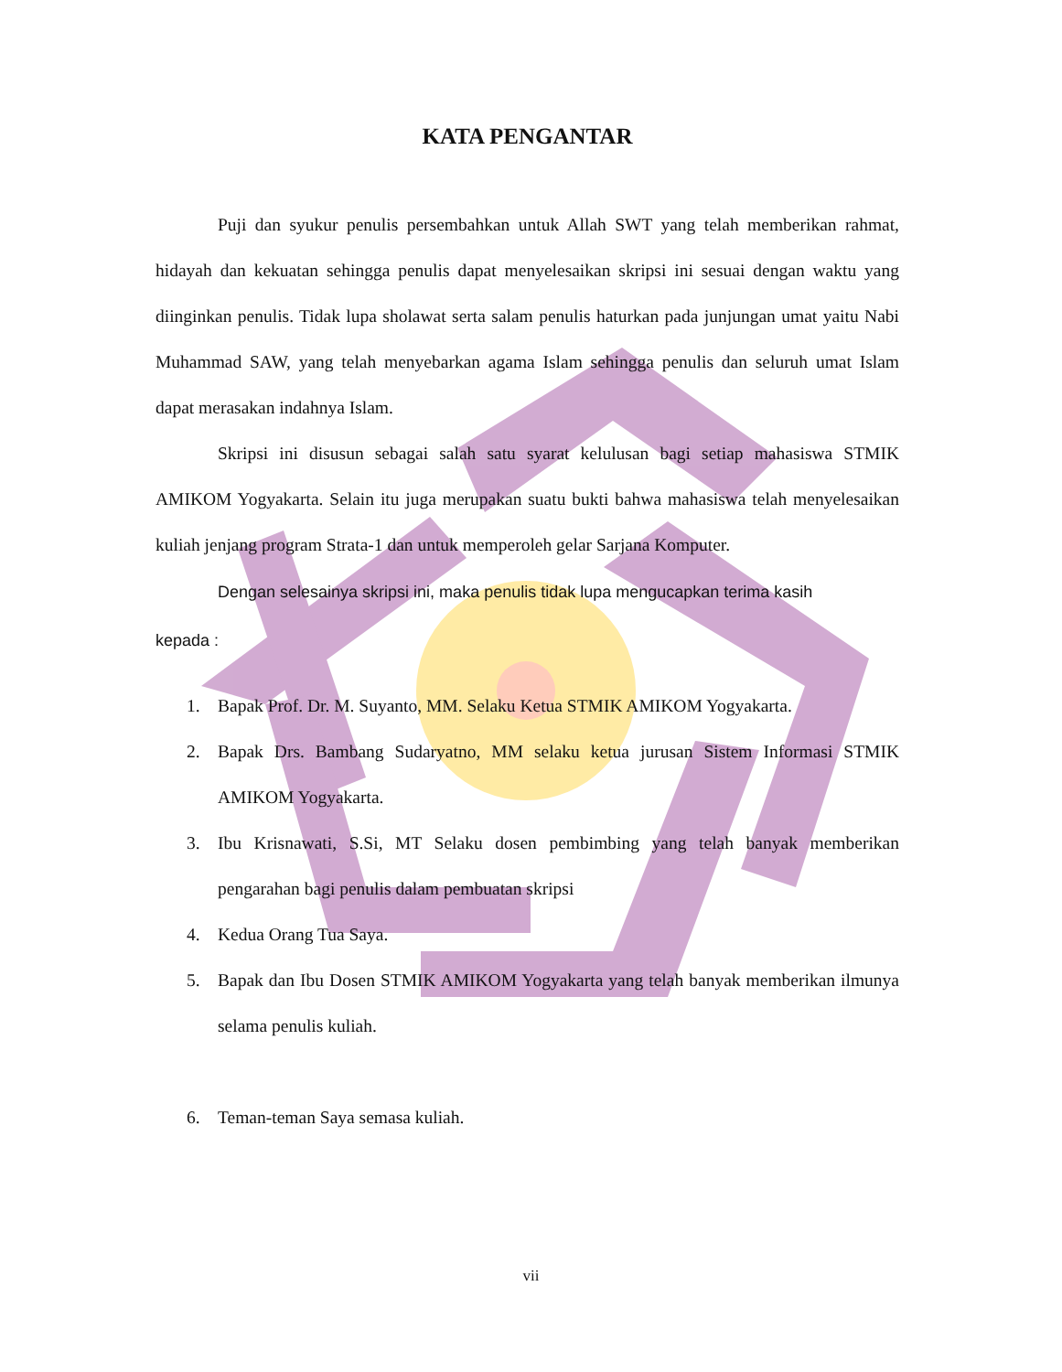KATA PENGANTAR
Puji dan syukur penulis persembahkan untuk Allah SWT yang telah memberikan rahmat, hidayah dan kekuatan sehingga penulis dapat menyelesaikan skripsi ini sesuai dengan waktu yang diinginkan penulis. Tidak lupa sholawat serta salam penulis haturkan pada junjungan umat yaitu Nabi Muhammad SAW, yang telah menyebarkan agama Islam sehingga penulis dan seluruh umat Islam dapat merasakan indahnya Islam.
Skripsi ini disusun sebagai salah satu syarat kelulusan bagi setiap mahasiswa STMIK AMIKOM Yogyakarta. Selain itu juga merupakan suatu bukti bahwa mahasiswa telah menyelesaikan kuliah jenjang program Strata-1 dan untuk memperoleh gelar Sarjana Komputer.
Dengan selesainya skripsi ini, maka penulis tidak lupa mengucapkan terima kasih
kepada :
1. Bapak Prof. Dr. M. Suyanto, MM. Selaku Ketua STMIK AMIKOM Yogyakarta.
2. Bapak Drs. Bambang Sudaryatno, MM selaku ketua jurusan Sistem Informasi STMIK AMIKOM Yogyakarta.
3. Ibu Krisnawati, S.Si, MT Selaku dosen pembimbing yang telah banyak memberikan pengarahan bagi penulis dalam pembuatan skripsi
4. Kedua Orang Tua Saya.
5. Bapak dan Ibu Dosen STMIK AMIKOM Yogyakarta yang telah banyak memberikan ilmunya selama penulis kuliah.
6. Teman-teman Saya semasa kuliah.
vii